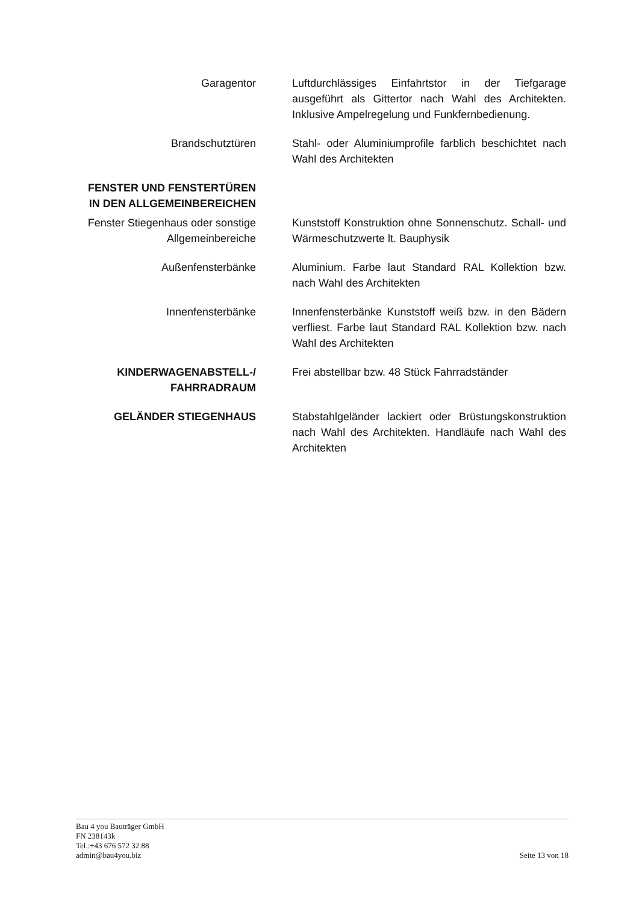Garagentor Luftdurchlässiges Einfahrtstor in der Tiefgarage ausgeführt als Gittertor nach Wahl des Architekten. Inklusive Ampelregelung und Funkfernbedienung.
Brandschutztüren Stahl- oder Aluminiumprofile farblich beschichtet nach Wahl des Architekten
FENSTER UND FENSTERTÜREN
IN DEN ALLGEMEINBEREICHEN
Fenster Stiegenhaus oder sonstige Allgemeinbereiche
Kunststoff Konstruktion ohne Sonnenschutz. Schall- und Wärmeschutzwerte lt. Bauphysik
Außenfensterbänke Aluminium. Farbe laut Standard RAL Kollektion bzw. nach Wahl des Architekten
Innenfensterbänke Innenfensterbänke Kunststoff weiß bzw. in den Bädern verfliest. Farbe laut Standard RAL Kollektion bzw. nach Wahl des Architekten
KINDERWAGENABSTELL-/
FAHRRADRAUM
Frei abstellbar bzw. 48 Stück Fahrradständer
GELÄNDER STIEGENHAUS Stabstahlgeländer lackiert oder Brüstungskonstruktion nach Wahl des Architekten. Handläufe nach Wahl des Architekten
Bau 4 you Bauträger GmbH
FN 238143k
Tel.:+43 676 572 32 88
admin@bau4you.biz
Seite 13 von 18